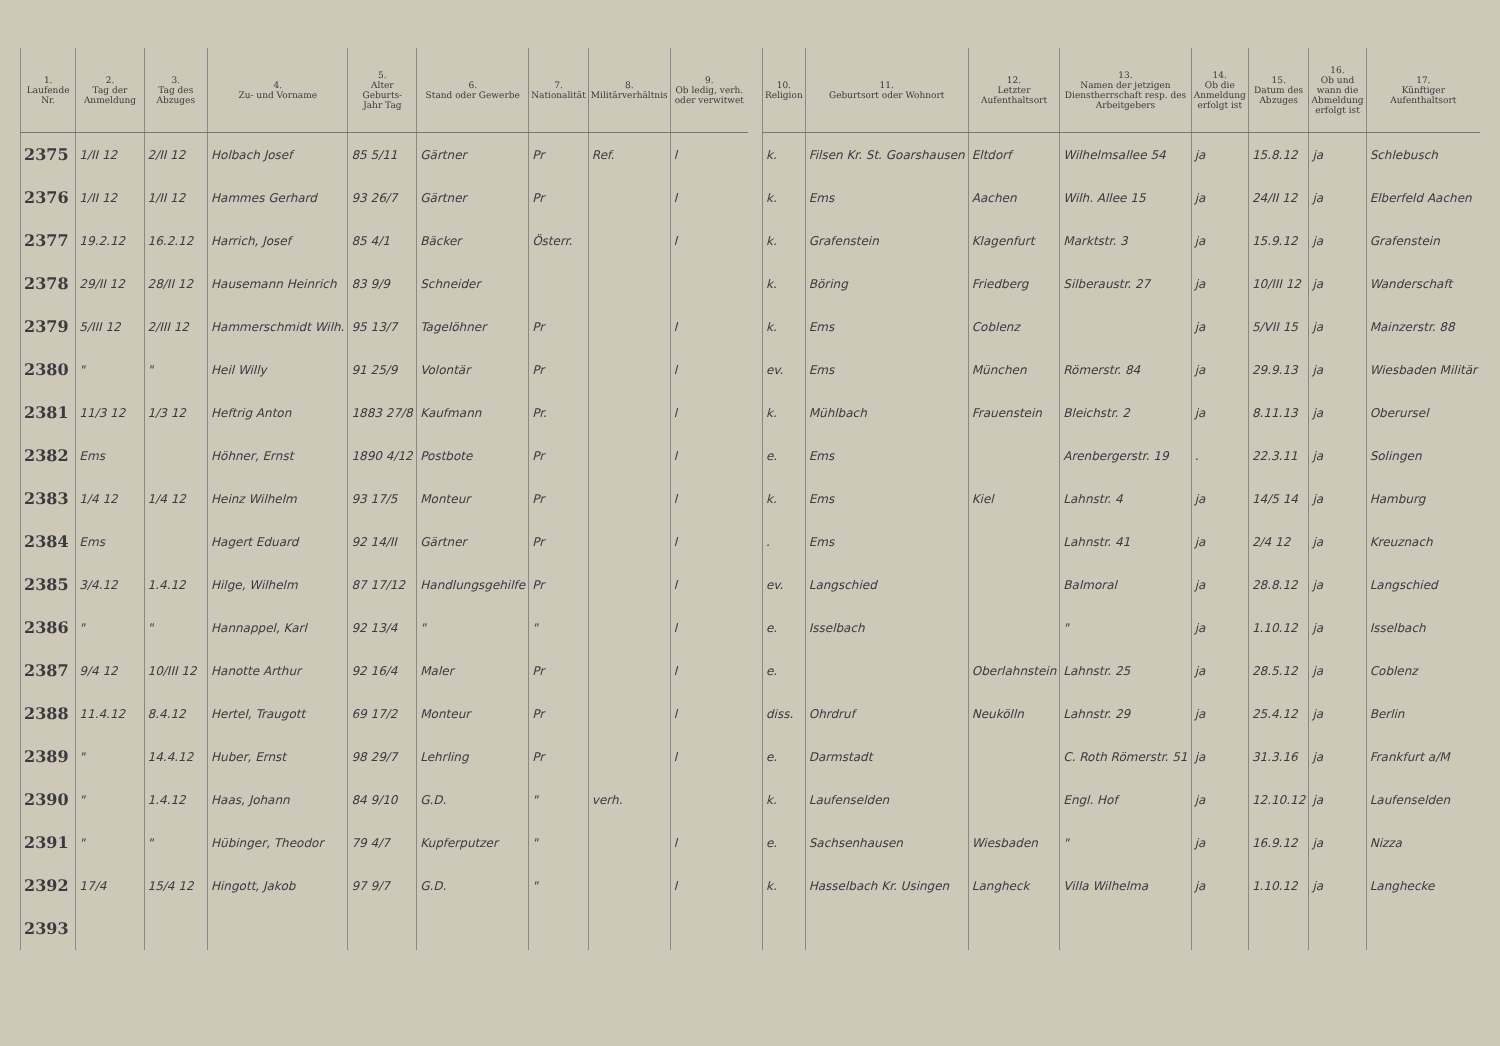| 1. Laufende Nr. | 2. Tag der Anmeldung | 3. Tag des Abzuges | 4. Zu- und Vorname | 5. Alter Geburts- Jahr Tag | 6. Stand oder Gewerbe | 7. Nationalität | 8. Militärverhältnis | 9. Ob ledig, verh. oder verwitwet |
| --- | --- | --- | --- | --- | --- | --- | --- | --- |
| 2375 | 1/II 12 | 2/II 12 | Holbach Josef | 85 5/11 | Gärtner | Pr | Ref. | l |
| 2376 | 1/II 12 | 1/II 12 | Hammes Gerhard | 93 26/7 | Gärtner | Pr | | l |
| 2377 | 19.2.12 | 16.2.12 | Harrich, Josef | 85 4/1 | Bäcker | Österr. | | l |
| 2378 | 29/II 12 | 28/II 12 | Hausemann Heinrich | 83 9/9 | Schneider | | | |
| 2379 | 5/III 12 | 2/III 12 | Hammerschmidt Wilh. | 95 13/7 | Tagelöhner | Pr | | l |
| 2380 | " | " | Heil Willy | 91 25/9 | Volontär | Pr | | l |
| 2381 | 11/3 12 | 1/3 12 | Heftrig Anton | 1883 27/8 | Kaufmann | Pr. | | l |
| 2382 | Ems | | Höhner, Ernst | 1890 4/12 | Postbote | Pr | | l |
| 2383 | 1/4 12 | 1/4 12 | Heinz Wilhelm | 93 17/5 | Monteur | Pr | | l |
| 2384 | Ems | | Hagert Eduard | 92 14/II | Gärtner | Pr | | l |
| 2385 | 3/4.12 | 1.4.12 | Hilge, Wilhelm | 87 17/12 | Handlungsgehilfe | Pr | | l |
| 2386 | " | " | Hannappel, Karl | 92 13/4 | " | " | | l |
| 2387 | 9/4 12 | 10/III 12 | Hanotte Arthur | 92 16/4 | Maler | Pr | | l |
| 2388 | 11.4.12 | 8.4.12 | Hertel, Traugott | 69 17/2 | Monteur | Pr | | l |
| 2389 | " | 14.4.12 | Huber, Ernst | 98 29/7 | Lehrling | Pr | | l |
| 2390 | " | 1.4.12 | Haas, Johann | 84 9/10 | G.D. | " | verh. | |
| 2391 | " | " | Hübinger, Theodor | 79 4/7 | Kupferputzer | " | | l |
| 2392 | 17/4 | 15/4 12 | Hingott, Jakob | 97 9/7 | G.D. | " | | l |
| 2393 | | | | | | | | |
| 10. Religion | 11. Geburtsort oder Wohnort | 12. Letzter Aufenthaltsort | 13. Namen der jetzigen Dienstherrschaft resp. des Arbeitgebers | 14. Ob die Anmeldung erfolgt ist | 15. Datum des Abzuges | 16. Ob und wann die Abmeldung erfolgt ist | 17. Künftiger Aufenthaltsort |
| --- | --- | --- | --- | --- | --- | --- | --- |
| k. | Filsen Kr. St. Goarshausen | Eltdorf | Wilhelmsallee 54 | ja | 15.8.12 | ja | Schlebusch |
| k. | Ems | Aachen | Wilh. Allee 15 | ja | 24/II 12 | ja | Elberfeld Aachen |
| k. | Grafenstein | Klagenfurt | Marktstr. 3 | ja | 15.9.12 | ja | Grafenstein |
| k. | Böring | Friedberg | Silberaustr. 27 | ja | 10/III 12 | ja | Wanderschaft |
| k. | Ems | Coblenz | | ja | 5/VII 15 | ja | Mainzerstr. 88 |
| ev. | Ems | München | Römerstr. 84 | ja | 29.9.13 | ja | Wiesbaden Militär |
| k. | Mühlbach | Frauenstein | Bleichstr. 2 | ja | 8.11.13 | ja | Oberursel |
| e. | Ems | | Arenbergerstr. 19 | . | 22.3.11 | ja | Solingen |
| k. | Ems | Kiel | Lahnstr. 4 | ja | 14/5 14 | ja | Hamburg |
| . | Ems | | Lahnstr. 41 | ja | 2/4 12 | ja | Kreuznach |
| ev. | Langschied | | Balmoral | ja | 28.8.12 | ja | Langschied |
| e. | Isselbach | | " | ja | 1.10.12 | ja | Isselbach |
| e. | | Oberlahnstein | Lahnstr. 25 | ja | 28.5.12 | ja | Coblenz |
| diss. | Ohrdruf | Neukölln | Lahnstr. 29 | ja | 25.4.12 | ja | Berlin |
| e. | Darmstadt | | C. Roth Römerstr. 51 | ja | 31.3.16 | ja | Frankfurt a/M |
| k. | Laufenselden | | Engl. Hof | ja | 12.10.12 | ja | Laufenselden |
| e. | Sachsenhausen | Wiesbaden | " | ja | 16.9.12 | ja | Nizza |
| k. | Hasselbach Kr. Usingen | Langheck | Villa Wilhelma | ja | 1.10.12 | ja | Langhecke |